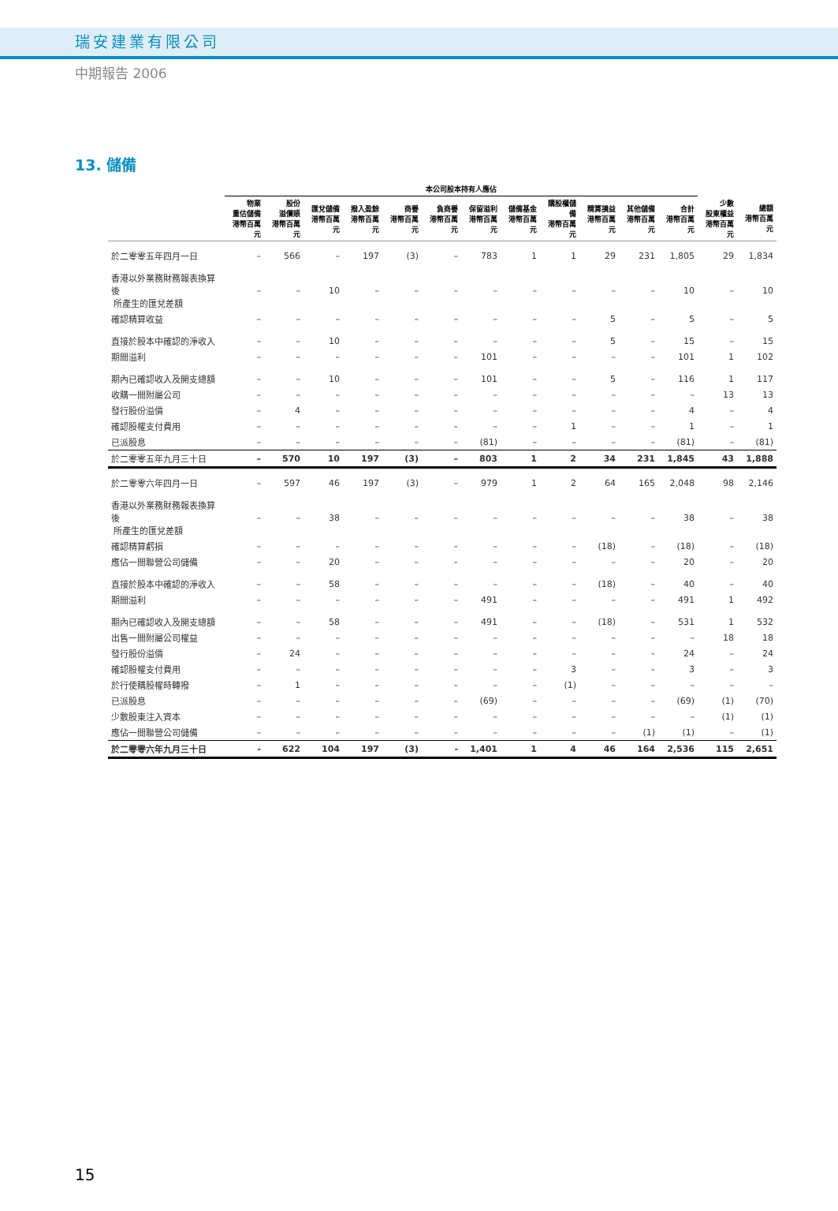瑞安建業有限公司
中期報告 2006
13. 儲備
| | 本公司股本持有人應佔 | | | | | | | | | | | | | |
| --- | --- | --- | --- | --- | --- | --- | --- | --- | --- | --- | --- | --- | --- | --- |
| | 物業 重估儲備 港幣百萬元 | 股份 溢價賬 港幣百萬元 | 匯兌儲備 港幣百萬元 | 撥入盈餘 港幣百萬元 | 商譽 港幣百萬元 | 負商譽 港幣百萬元 | 保留溢利 港幣百萬元 | 儲備基金 港幣百萬元 | 購股權儲備 港幣百萬元 | 精算損益 港幣百萬元 | 其他儲備 港幣百萬元 | 合計 港幣百萬元 | 少數 股東權益 港幣百萬元 | 總額 港幣百萬元 |
| 於二零零五年四月一日 | – | 566 | – | 197 | (3) | – | 783 | 1 | 1 | 29 | 231 | 1,805 | 29 | 1,834 |
| 香港以外業務財務報表換算後 所產生的匯兌差額 | – | – | 10 | – | – | – | – | – | – | – | – | 10 | – | 10 |
| 確認精算收益 | – | – | – | – | – | – | – | – | – | 5 | – | 5 | – | 5 |
| 直接於股本中確認的淨收入 | – | – | 10 | – | – | – | – | – | – | 5 | – | 15 | – | 15 |
| 期間溢利 | – | – | – | – | – | – | 101 | – | – | – | – | 101 | 1 | 102 |
| 期內已確認收入及開支總額 | – | – | 10 | – | – | – | 101 | – | – | 5 | – | 116 | 1 | 117 |
| 收購一間附屬公司 | – | – | – | – | – | – | – | – | – | – | – | – | 13 | 13 |
| 發行股份溢價 | – | 4 | – | – | – | – | – | – | – | – | – | 4 | – | 4 |
| 確認股權支付費用 | – | – | – | – | – | – | – | – | 1 | – | – | 1 | – | 1 |
| 已派股息 | – | – | – | – | – | – | (81) | – | – | – | – | (81) | – | (81) |
| 於二零零五年九月三十日 | – | 570 | 10 | 197 | (3) | – | 803 | 1 | 2 | 34 | 231 | 1,845 | 43 | 1,888 |
| 於二零零六年四月一日 | – | 597 | 46 | 197 | (3) | – | 979 | 1 | 2 | 64 | 165 | 2,048 | 98 | 2,146 |
| 香港以外業務財務報表換算後 所產生的匯兌差額 | – | – | 38 | – | – | – | – | – | – | – | – | 38 | – | 38 |
| 確認精算虧損 | – | – | – | – | – | – | – | – | – | (18) | – | (18) | – | (18) |
| 應佔一間聯營公司儲備 | – | – | 20 | – | – | – | – | – | – | – | – | 20 | – | 20 |
| 直接於股本中確認的淨收入 | – | – | 58 | – | – | – | – | – | – | (18) | – | 40 | – | 40 |
| 期間溢利 | – | – | – | – | – | – | 491 | – | – | – | – | 491 | 1 | 492 |
| 期內已確認收入及開支總額 | – | – | 58 | – | – | – | 491 | – | – | (18) | – | 531 | 1 | 532 |
| 出售一間附屬公司權益 | – | – | – | – | – | – | – | – | – | – | – | – | 18 | 18 |
| 發行股份溢價 | – | 24 | – | – | – | – | – | – | – | – | – | 24 | – | 24 |
| 確認股權支付費用 | – | – | – | – | – | – | – | – | 3 | – | – | 3 | – | 3 |
| 於行使購股權時轉撥 | – | 1 | – | – | – | – | – | – | (1) | – | – | – | – | – |
| 已派股息 | – | – | – | – | – | – | (69) | – | – | – | – | (69) | (1) | (70) |
| 少數股東注入資本 | – | – | – | – | – | – | – | – | – | – | – | – | (1) | (1) |
| 應佔一間聯營公司儲備 | – | – | – | – | – | – | – | – | – | – | (1) | (1) | – | (1) |
| 於二零零六年九月三十日 | - | 622 | 104 | 197 | (3) | - | 1,401 | 1 | 4 | 46 | 164 | 2,536 | 115 | 2,651 |
15